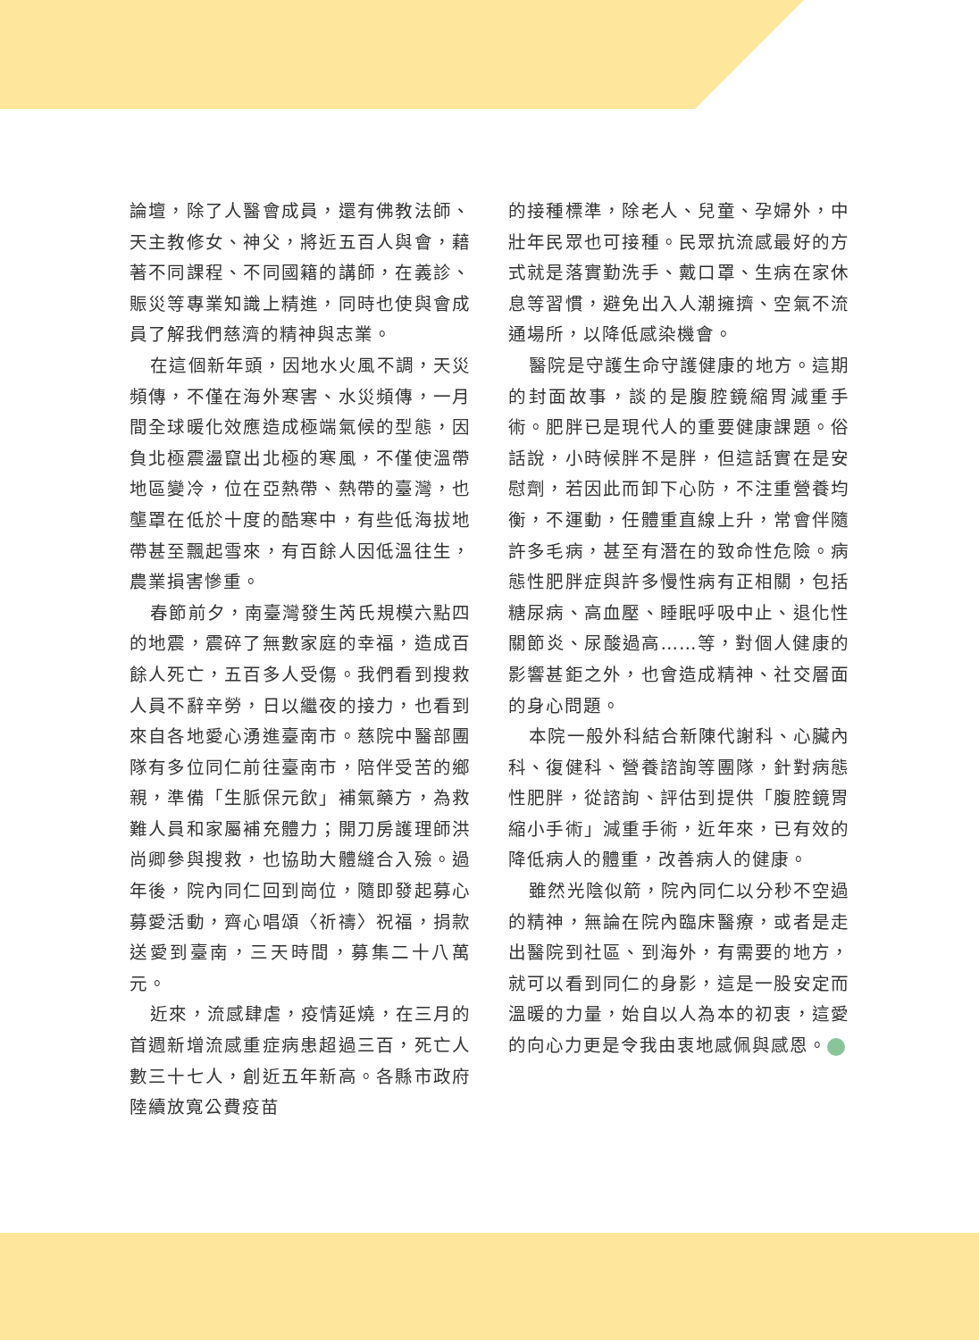論壇，除了人醫會成員，還有佛教法師、天主教修女、神父，將近五百人與會，藉著不同課程、不同國籍的講師，在義診、賑災等專業知識上精進，同時也使與會成員了解我們慈濟的精神與志業。
在這個新年頭，因地水火風不調，天災頻傳，不僅在海外寒害、水災頻傳，一月間全球暖化效應造成極端氣候的型態，因負北極震盪竄出北極的寒風，不僅使溫帶地區變冷，位在亞熱帶、熱帶的臺灣，也壟罩在低於十度的酷寒中，有些低海拔地帶甚至飄起雪來，有百餘人因低溫往生，農業損害慘重。
春節前夕，南臺灣發生芮氏規模六點四的地震，震碎了無數家庭的幸福，造成百餘人死亡，五百多人受傷。我們看到搜救人員不辭辛勞，日以繼夜的接力，也看到來自各地愛心湧進臺南市。慈院中醫部團隊有多位同仁前往臺南市，陪伴受苦的鄉親，準備「生脈保元飲」補氣藥方，為救難人員和家屬補充體力；開刀房護理師洪尚卿參與搜救，也協助大體縫合入殮。過年後，院內同仁回到崗位，隨即發起募心募愛活動，齊心唱頌〈祈禱〉祝福，捐款送愛到臺南，三天時間，募集二十八萬元。
近來，流感肆虐，疫情延燒，在三月的首週新增流感重症病患超過三百，死亡人數三十七人，創近五年新高。各縣市政府陸續放寬公費疫苗
的接種標準，除老人、兒童、孕婦外，中壯年民眾也可接種。民眾抗流感最好的方式就是落實勤洗手、戴口罩、生病在家休息等習慣，避免出入人潮擁擠、空氣不流通場所，以降低感染機會。
醫院是守護生命守護健康的地方。這期的封面故事，談的是腹腔鏡縮胃減重手術。肥胖已是現代人的重要健康課題。俗話說，小時候胖不是胖，但這話實在是安慰劑，若因此而卸下心防，不注重營養均衡，不運動，任體重直線上升，常會伴隨許多毛病，甚至有潛在的致命性危險。病態性肥胖症與許多慢性病有正相關，包括糖尿病、高血壓、睡眠呼吸中止、退化性關節炎、尿酸過高……等，對個人健康的影響甚鉅之外，也會造成精神、社交層面的身心問題。
本院一般外科結合新陳代謝科、心臟內科、復健科、營養諮詢等團隊，針對病態性肥胖，從諮詢、評估到提供「腹腔鏡胃縮小手術」減重手術，近年來，已有效的降低病人的體重，改善病人的健康。
雖然光陰似箭，院內同仁以分秒不空過的精神，無論在院內臨床醫療，或者是走出醫院到社區、到海外，有需要的地方，就可以看到同仁的身影，這是一股安定而溫暖的力量，始自以人為本的初衷，這愛的向心力更是令我由衷地感佩與感恩。